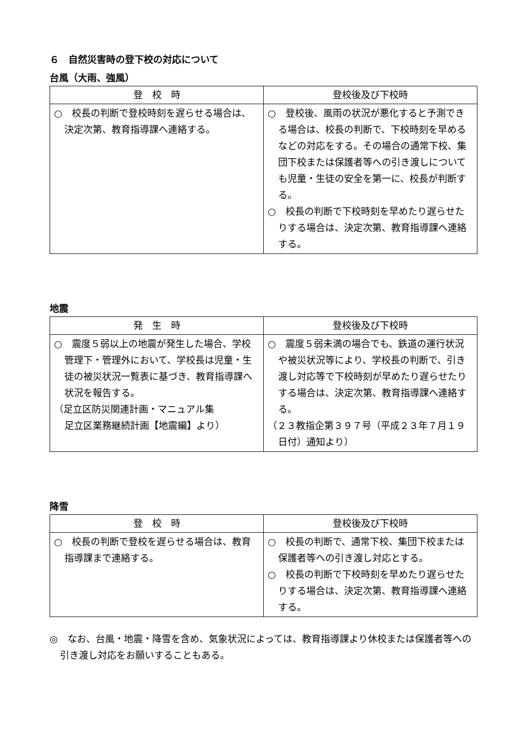６　自然災害時の登下校の対応について
台風（大雨、強風）
| 登 校 時 | 登校後及び下校時 |
| --- | --- |
| ○ 校長の判断で登校時刻を遅らせる場合は、決定次第、教育指導課へ連絡する。 | ○ 登校後、風雨の状況が悪化すると予測できる場合は、校長の判断で、下校時刻を早めるなどの対応をする。その場合の通常下校、集団下校または保護者等への引き渡しについても児童・生徒の安全を第一に、校長が判断する。 ○ 校長の判断で下校時刻を早めたり遅らせたりする場合は、決定次第、教育指導課へ連絡する。 |
地震
| 発 生 時 | 登校後及び下校時 |
| --- | --- |
| ○ 震度５弱以上の地震が発生した場合、学校管理下・管理外において、学校長は児童・生徒の被災状況一覧表に基づき、教育指導課へ状況を報告する。 （足立区防災関連計画・マニュアル集 足立区業務継続計画【地震編】より） | ○ 震度５弱未満の場合でも、鉄道の運行状況や被災状況等により、学校長の判断で、引き渡し対応等で下校時刻が早めたり遅らせたりする場合は、決定次第、教育指導課へ連絡する。 （２３教指企第３９７号（平成２３年７月１９日付）通知より） |
降雪
| 登 校 時 | 登校後及び下校時 |
| --- | --- |
| ○ 校長の判断で登校を遅らせる場合は、教育指導課まで連絡する。 | ○ 校長の判断で、通常下校、集団下校または保護者等への引き渡し対応とする。 ○ 校長の判断で下校時刻を早めたり遅らせたりする場合は、決定次第、教育指導課へ連絡する。 |
◎　なお、台風・地震・降雪を含め、気象状況によっては、教育指導課より休校または保護者等への引き渡し対応をお願いすることもある。